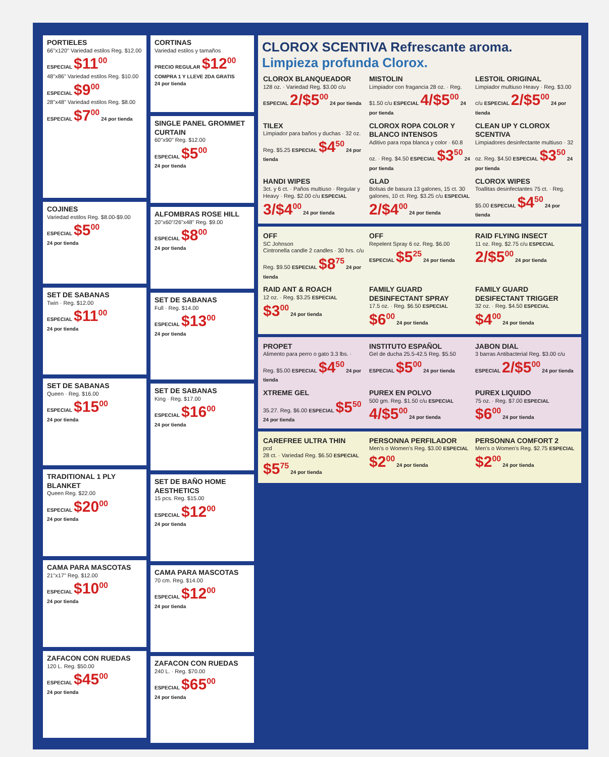PORTIELES
66"x120" Variedad estilos Reg. $12.00
ESPECIAL $11<sup>00</sup>
48"x86" Variedad estilos Reg. $10.00
ESPECIAL $9<sup>00</sup>
28"x48" Variedad estilos Reg. $8.00
ESPECIAL $7<sup>00</sup> 24 por tienda
COJINES
Variedad estilos Reg. $8.00-$9.00
ESPECIAL $5<sup>00</sup>
24 por tienda
SET DE SABANAS
Twin · Reg. $12.00
ESPECIAL $11<sup>00</sup>
24 por tienda
SET DE SABANAS
Queen · Reg. $16.00
ESPECIAL $15<sup>00</sup>
24 por tienda
TRADITIONAL 1 PLY BLANKET
Queen Reg. $22.00
ESPECIAL $20<sup>00</sup>
24 por tienda
CAMA PARA MASCOTAS
21"x17" Reg. $12.00
ESPECIAL $10<sup>00</sup>
24 por tienda
ZAFACON CON RUEDAS
120 L. Reg. $50.00
ESPECIAL $45<sup>00</sup>
24 por tienda
CORTINAS
Variedad estilos y tamaños
PRECIO REGULAR $12<sup>00</sup>
COMPRA 1 Y LLEVE 2DA GRATIS
24 por tienda
SINGLE PANEL GROMMET CURTAIN
60"x90" Reg. $12.00
ESPECIAL $5<sup>00</sup>
24 por tienda
ALFOMBRAS ROSE HILL
20"x60"/26"x48" Reg. $9.00
ESPECIAL $8<sup>00</sup>
24 por tienda
SET DE SABANAS
Full · Reg. $14.00
ESPECIAL $13<sup>00</sup>
24 por tienda
SET DE SABANAS
King · Reg. $17.00
ESPECIAL $16<sup>00</sup>
24 por tienda
SET DE BAÑO HOME AESTHETICS
15 pcs. Reg. $15.00
ESPECIAL $12<sup>00</sup>
24 por tienda
CAMA PARA MASCOTAS
70 cm. Reg. $14.00
ESPECIAL $12<sup>00</sup>
24 por tienda
ZAFACON CON RUEDAS
240 L. · Reg. $70.00
ESPECIAL $65<sup>00</sup>
24 por tienda
CLOROX SCENTIVA Refrescante aroma.
Limpieza profunda Clorox.
CLOROX BLANQUEADOR
128 oz. · Variedad Reg. $3.00 c/u ESPECIAL 2/$5<sup>00</sup> 24 por tienda
MISTOLIN
Limpiador con fragancia 28 oz. · Reg. $1.50 c/u ESPECIAL 4/$5<sup>00</sup> 24 por tienda
LESTOIL ORIGINAL
Limpiador multiuso Heavy · Reg. $3.00 c/u ESPECIAL 2/$5<sup>00</sup> 24 por tienda
TILEX
Limpiador para baños y duchas · 32 oz. Reg. $5.25 ESPECIAL $4<sup>50</sup> 24 por tienda
CLOROX ROPA COLOR Y BLANCO INTENSOS
Aditivo para ropa blanca y color · 60.8 oz. · Reg. $4.50 ESPECIAL $3<sup>50</sup> 24 por tienda
CLEAN UP Y CLOROX SCENTIVA
Limpiadores desinfectante multiuso · 32 oz. Reg. $4.50 ESPECIAL $3<sup>50</sup> 24 por tienda
HANDI WIPES
3ct. y 6 ct. · Paños multiuso · Regular y Heavy · Reg. $2.00 c/u ESPECIAL 3/$4<sup>00</sup> 24 por tienda
GLAD
Bolsas de basura 13 galones, 15 ct. 30 galones, 10 ct. Reg. $3.25 c/u ESPECIAL 2/$4<sup>00</sup> 24 por tienda
CLOROX WIPES
Toallitas desinfectantes 75 ct. · Reg. $5.00 ESPECIAL $4<sup>50</sup> 24 por tienda
OFF
SC Johnson
Cintronella candle 2 candles · 30 hrs. c/u Reg. $9.50 ESPECIAL $8<sup>75</sup> 24 por tienda
OFF
Repelent Spray 6 oz. Reg. $6.00 ESPECIAL $5<sup>25</sup> 24 por tienda
RAID FLYING INSECT
11 oz. Reg. $2.75 c/u ESPECIAL 2/$5<sup>00</sup> 24 por tienda
RAID ANT & ROACH
12 oz. · Reg. $3.25 ESPECIAL $3<sup>00</sup> 24 por tienda
FAMILY GUARD DESINFECTANT SPRAY
17.5 oz. · Reg. $6.50 ESPECIAL $6<sup>00</sup> 24 por tienda
FAMILY GUARD DESIFECTANT TRIGGER
32 oz. · Reg. $4.50 ESPECIAL $4<sup>00</sup> 24 por tienda
PROPET
Alimento para perro o gato 3.3 lbs. · Reg. $5.00 ESPECIAL $4<sup>50</sup> 24 por tienda
INSTITUTO ESPAÑOL
Gel de ducha 25.5-42.5 Reg. $5.50 ESPECIAL $5<sup>00</sup> 24 por tienda
JABON DIAL
3 barras Antibacterial Reg. $3.00 c/u ESPECIAL 2/$5<sup>00</sup> 24 por tienda
XTREME GEL
35.27. Reg. $6.00 ESPECIAL $5<sup>50</sup> 24 por tienda
PUREX EN POLVO
500 gm. Reg. $1.50 c/u ESPECIAL 4/$5<sup>00</sup> 24 por tienda
PUREX LIQUIDO
75 oz. · Reg. $7.00 ESPECIAL $6<sup>00</sup> 24 por tienda
CAREFREE ULTRA THIN
pcd
28 ct. · Variedad Reg. $6.50 ESPECIAL $5<sup>75</sup> 24 por tienda
PERSONNA PERFILADOR
Men's o Women's Reg. $3.00 ESPECIAL $2<sup>00</sup> 24 por tienda
PERSONNA COMFORT 2
Men's o Women's Reg. $2.75 ESPECIAL $2<sup>00</sup> 24 por tienda